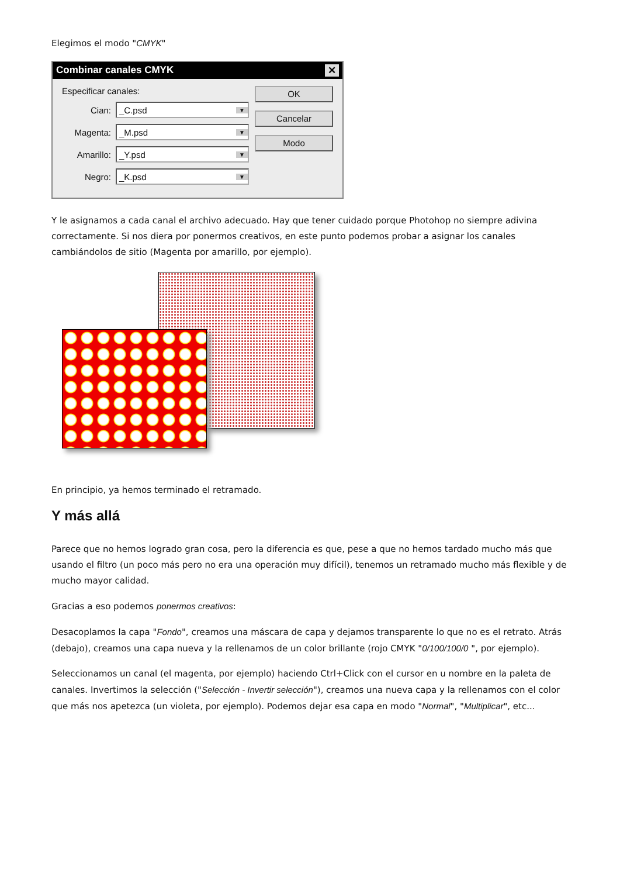Elegimos el modo "CMYK"
Combinar canales CMYK ✕
Especificar canales:
Cian:
_C.psd ▼
Magenta:
_M.psd ▼
Amarillo:
_Y.psd ▼
Negro:
_K.psd ▼
OK
Cancelar
Modo
Y le asignamos a cada canal el archivo adecuado. Hay que tener cuidado porque Photohop no siempre adivina correctamente. Si nos diera por ponermos creativos, en este punto podemos probar a asignar los canales cambiándolos de sitio (Magenta por amarillo, por ejemplo).
En principio, ya hemos terminado el retramado.
Y más allá
Parece que no hemos logrado gran cosa, pero la diferencia es que, pese a que no hemos tardado mucho más que usando el filtro (un poco más pero no era una operación muy difícil), tenemos un retramado mucho más flexible y de mucho mayor calidad.
Gracias a eso podemos ponermos creativos:
Desacoplamos la capa "Fondo", creamos una máscara de capa y dejamos transparente lo que no es el retrato. Atrás (debajo), creamos una capa nueva y la rellenamos de un color brillante (rojo CMYK "0/100/100/0 ", por ejemplo).
Seleccionamos un canal (el magenta, por ejemplo) haciendo Ctrl+Click con el cursor en u nombre en la paleta de canales. Invertimos la selección ("Selección - Invertir selección"), creamos una nueva capa y la rellenamos con el color que más nos apetezca (un violeta, por ejemplo). Podemos dejar esa capa en modo "Normal", "Multiplicar", etc...